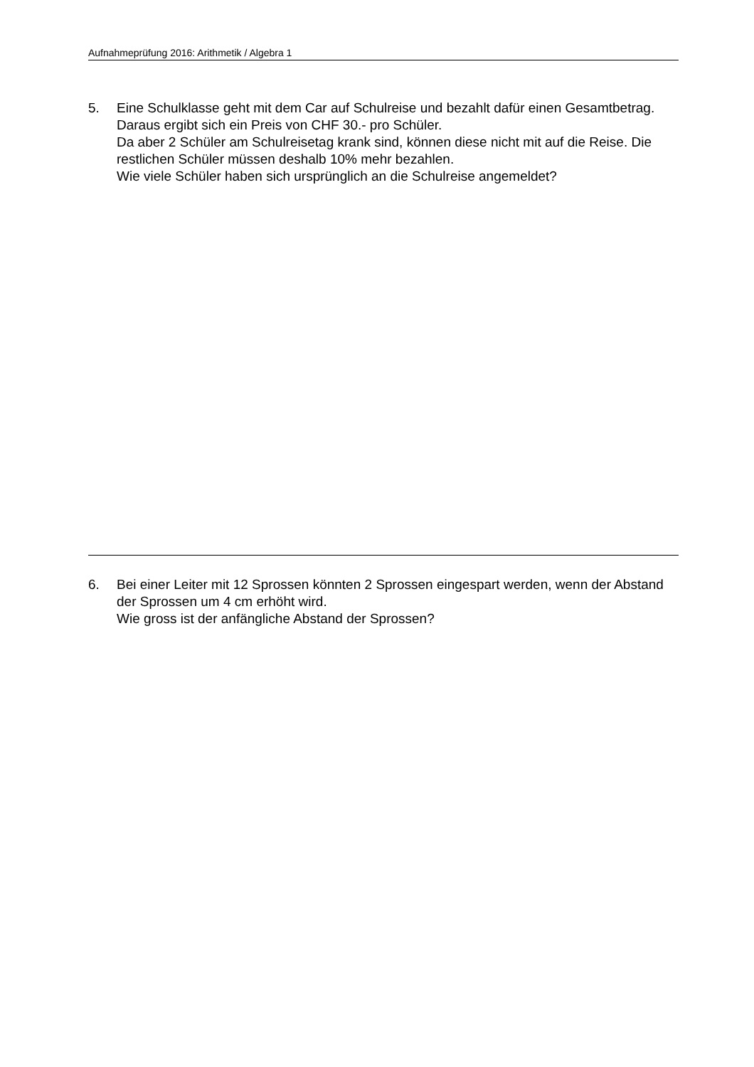Aufnahmeprüfung 2016: Arithmetik / Algebra 1
5. Eine Schulklasse geht mit dem Car auf Schulreise und bezahlt dafür einen Gesamtbetrag. Daraus ergibt sich ein Preis von CHF 30.- pro Schüler.
Da aber 2 Schüler am Schulreisetag krank sind, können diese nicht mit auf die Reise. Die restlichen Schüler müssen deshalb 10% mehr bezahlen.
Wie viele Schüler haben sich ursprünglich an die Schulreise angemeldet?
6. Bei einer Leiter mit 12 Sprossen könnten 2 Sprossen eingespart werden, wenn der Abstand der Sprossen um 4 cm erhöht wird.
Wie gross ist der anfängliche Abstand der Sprossen?